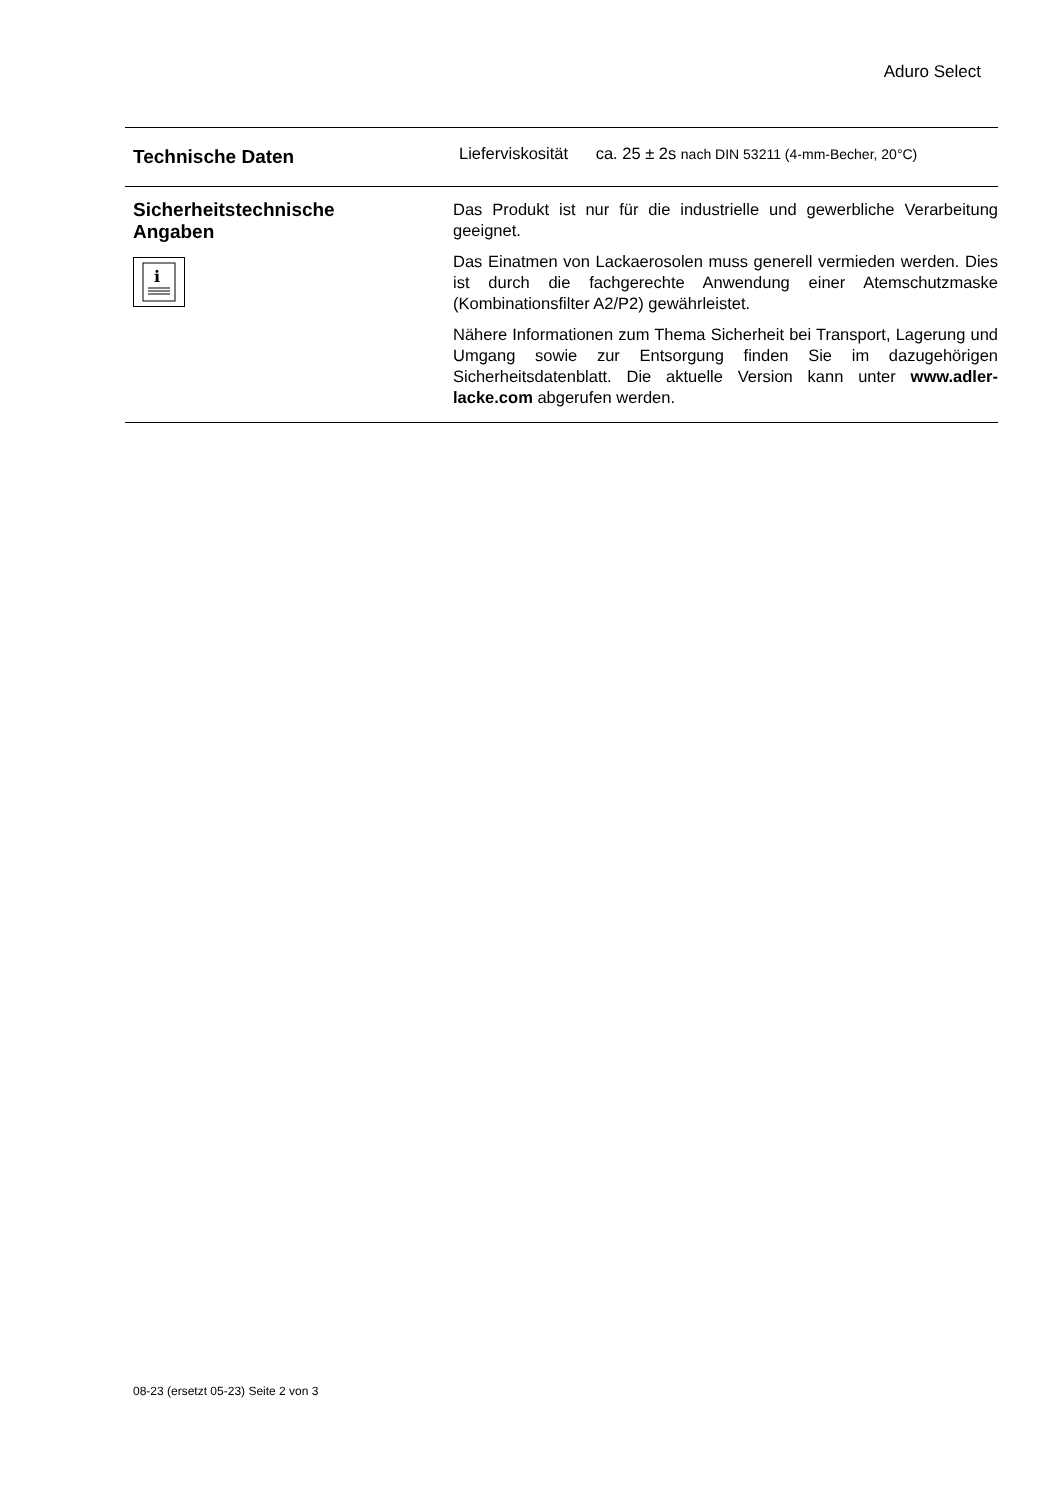Aduro Select
Technische Daten
Lieferviskosität ca. 25 ± 2s nach DIN 53211 (4-mm-Becher, 20°C)
Sicherheitstechnische
Angaben
i
Das Produkt ist nur für die industrielle und gewerbliche Verarbeitung geeignet.
Das Einatmen von Lackaerosolen muss generell vermieden werden. Dies ist durch die fachgerechte Anwendung einer Atemschutzmaske (Kombinationsfilter A2/P2) gewährleistet.
Nähere Informationen zum Thema Sicherheit bei Transport, Lagerung und Umgang sowie zur Entsorgung finden Sie im dazugehörigen Sicherheitsdatenblatt. Die aktuelle Version kann unter www.adler-lacke.com abgerufen werden.
08-23 (ersetzt 05-23) Seite 2 von 3